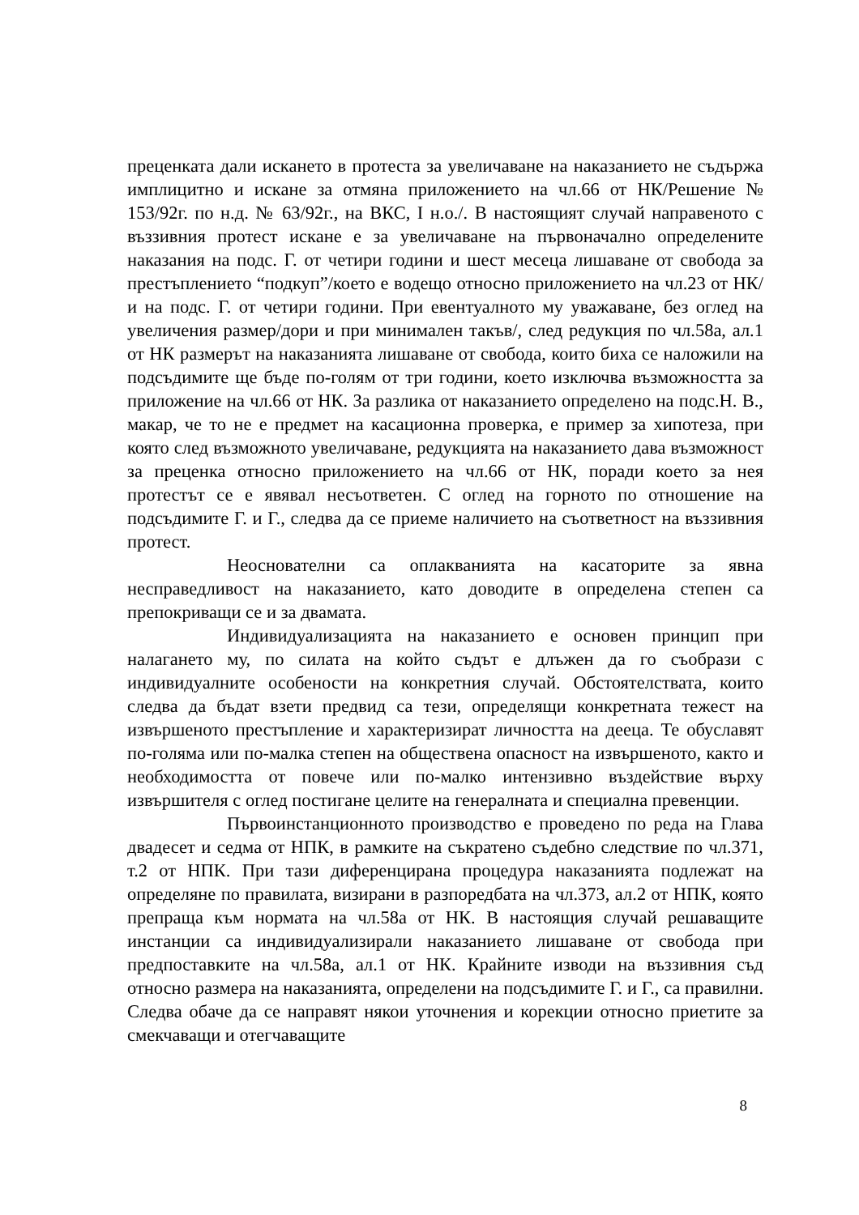преценката дали искането в протеста за увеличаване на наказанието не съдържа имплицитно и искане за отмяна приложението на чл.66 от НК/Решение № 153/92г. по н.д. № 63/92г., на ВКС, І н.о./. В настоящият случай направеното с въззивния протест искане е за увеличаване на първоначално определените наказания на подс. Г. от четири години и шест месеца лишаване от свобода за престъплението “подкуп”/което е водещо относно приложението на чл.23 от НК/ и на подс. Г. от четири години. При евентуалното му уважаване, без оглед на увеличения размер/дори и при минимален такъв/, след редукция по чл.58а, ал.1 от НК размерът на наказанията лишаване от свобода, които биха се наложили на подсъдимите ще бъде по-голям от три години, което изключва възможността за приложение на чл.66 от НК. За разлика от наказанието определено на подс.Н. В., макар, че то не е предмет на касационна проверка, е пример за хипотеза, при която след възможното увеличаване, редукцията на наказанието дава възможност за преценка относно приложението на чл.66 от НК, поради което за нея протестът се е явявал несъответен. С оглед на горното по отношение на подсъдимите Г. и Г., следва да се приеме наличието на съответност на въззивния протест.
Неоснователни са оплакванията на касаторите за явна несправедливост на наказанието, като доводите в определена степен са препокриващи се и за двамата.
Индивидуализацията на наказанието е основен принцип при налагането му, по силата на който съдът е длъжен да го съобрази с индивидуалните особености на конкретния случай. Обстоятелствата, които следва да бъдат взети предвид са тези, определящи конкретната тежест на извършеното престъпление и характеризират личността на дееца. Те обуславят по-голяма или по-малка степен на обществена опасност на извършеното, както и необходимостта от повече или по-малко интензивно въздействие върху извършителя с оглед постигане целите на генералната и специална превенции.
Първоинстанционното производство е проведено по реда на Глава двадесет и седма от НПК, в рамките на съкратено съдебно следствие по чл.371, т.2 от НПК. При тази диференцирана процедура наказанията подлежат на определяне по правилата, визирани в разпоредбата на чл.373, ал.2 от НПК, която препраща към нормата на чл.58а от НК. В настоящия случай решаващите инстанции са индивидуализирали наказанието лишаване от свобода при предпоставките на чл.58а, ал.1 от НК. Крайните изводи на въззивния съд относно размера на наказанията, определени на подсъдимите Г. и Г., са правилни. Следва обаче да се направят някои уточнения и корекции относно приетите за смекчаващи и отегчаващите
8